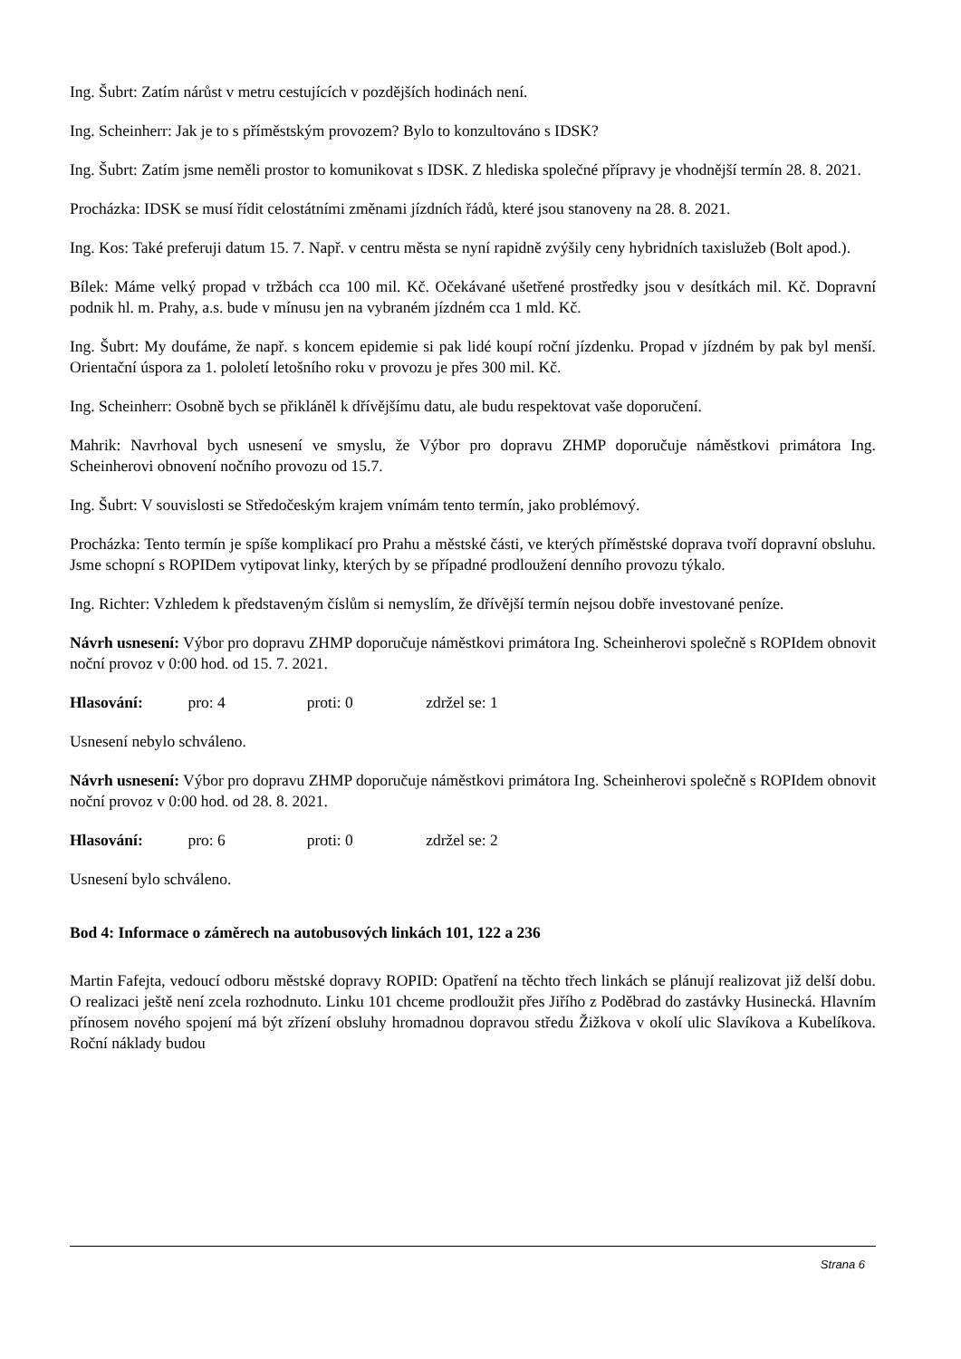Ing. Šubrt: Zatím nárůst v metru cestujících v pozdějších hodinách není.
Ing. Scheinherr: Jak je to s příměstským provozem? Bylo to konzultováno s IDSK?
Ing. Šubrt: Zatím jsme neměli prostor to komunikovat s IDSK. Z hlediska společné přípravy je vhodnější termín 28. 8. 2021.
Procházka: IDSK se musí řídit celostátními změnami jízdních řádů, které jsou stanoveny na 28. 8. 2021.
Ing. Kos: Také preferuji datum 15. 7. Např. v centru města se nyní rapidně zvýšily ceny hybridních taxislužeb (Bolt apod.).
Bílek: Máme velký propad v tržbách cca 100 mil. Kč. Očekávané ušetřené prostředky jsou v desítkách mil. Kč. Dopravní podnik hl. m. Prahy, a.s. bude v mínusu jen na vybraném jízdném cca 1 mld. Kč.
Ing. Šubrt: My doufáme, že např. s koncem epidemie si pak lidé koupí roční jízdenku. Propad v jízdném by pak byl menší. Orientační úspora za 1. pololetí letošního roku v provozu je přes 300 mil. Kč.
Ing. Scheinherr: Osobně bych se přikláněl k dřívějšímu datu, ale budu respektovat vaše doporučení.
Mahrik: Navrhoval bych usnesení ve smyslu, že Výbor pro dopravu ZHMP doporučuje náměstkovi primátora Ing. Scheinherovi obnovení nočního provozu od 15.7.
Ing. Šubrt: V souvislosti se Středočeským krajem vnímám tento termín, jako problémový.
Procházka: Tento termín je spíše komplikací pro Prahu a městské části, ve kterých příměstské doprava tvoří dopravní obsluhu. Jsme schopní s ROPIDem vytipovat linky, kterých by se případné prodloužení denního provozu týkalo.
Ing. Richter: Vzhledem k představeným číslům si nemyslím, že dřívější termín nejsou dobře investované peníze.
Návrh usnesení: Výbor pro dopravu ZHMP doporučuje náměstkovi primátora Ing. Scheinherovi společně s ROPIdem obnovit noční provoz v 0:00 hod. od 15. 7. 2021.
Hlasování: pro: 4 proti: 0 zdržel se: 1
Usnesení nebylo schváleno.
Návrh usnesení: Výbor pro dopravu ZHMP doporučuje náměstkovi primátora Ing. Scheinherovi společně s ROPIdem obnovit noční provoz v 0:00 hod. od 28. 8. 2021.
Hlasování: pro: 6 proti: 0 zdržel se: 2
Usnesení bylo schváleno.
Bod 4: Informace o záměrech na autobusových linkách 101, 122 a 236
Martin Fafejta, vedoucí odboru městské dopravy ROPID: Opatření na těchto třech linkách se plánují realizovat již delší dobu. O realizaci ještě není zcela rozhodnuto. Linku 101 chceme prodloužit přes Jiřího z Poděbrad do zastávky Husinecká. Hlavním přínosem nového spojení má být zřízení obsluhy hromadnou dopravou středu Žižkova v okolí ulic Slavíkova a Kubelíkova. Roční náklady budou
Strana 6